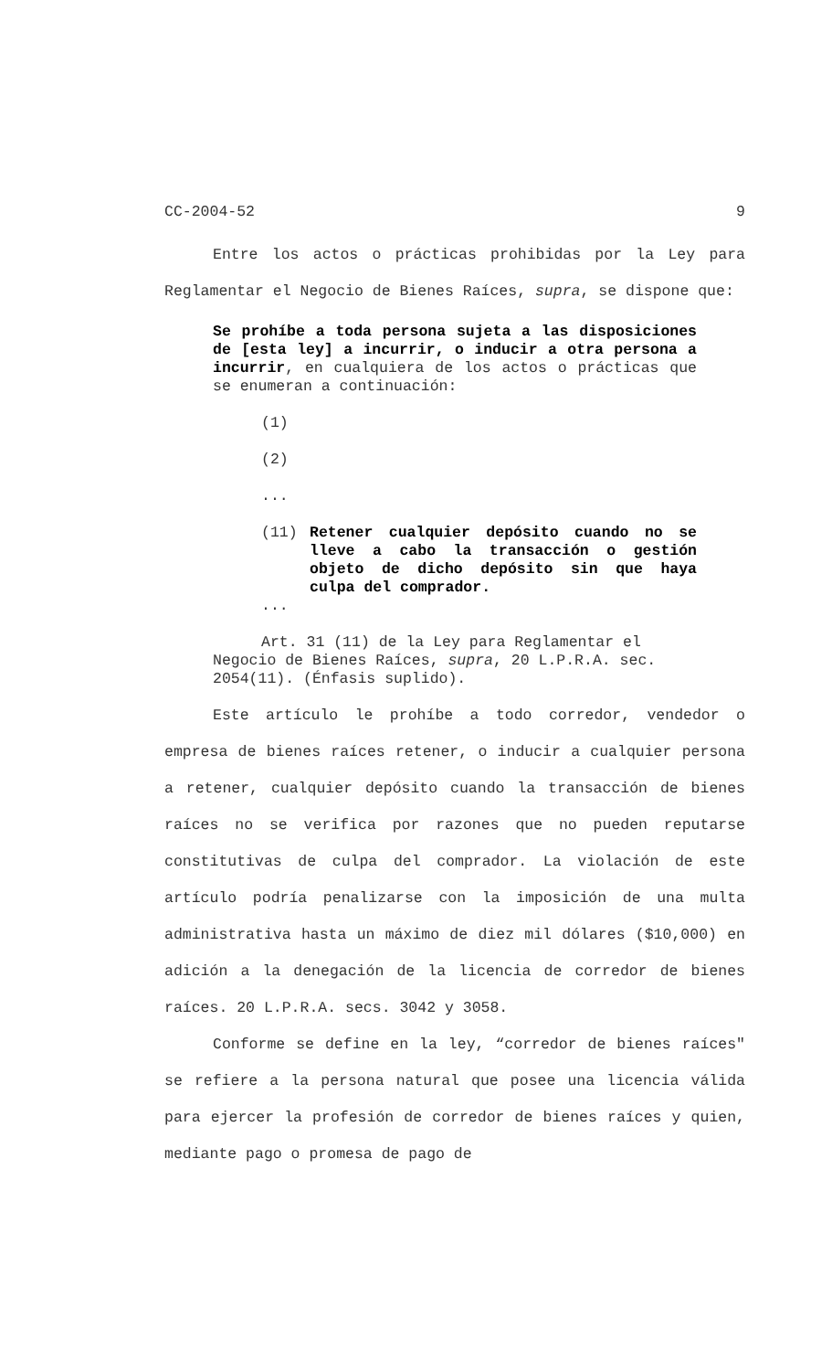CC-2004-52 9
Entre los actos o prácticas prohibidas por la Ley para Reglamentar el Negocio de Bienes Raíces, supra, se dispone que:
Se prohíbe a toda persona sujeta a las disposiciones de [esta ley] a incurrir, o inducir a otra persona a incurrir, en cualquiera de los actos o prácticas que se enumeran a continuación:
(1)
(2)
...
(11) Retener cualquier depósito cuando no se lleve a cabo la transacción o gestión objeto de dicho depósito sin que haya culpa del comprador.
...
Art. 31 (11) de la Ley para Reglamentar el Negocio de Bienes Raíces, supra, 20 L.P.R.A. sec. 2054(11). (Énfasis suplido).
Este artículo le prohíbe a todo corredor, vendedor o empresa de bienes raíces retener, o inducir a cualquier persona a retener, cualquier depósito cuando la transacción de bienes raíces no se verifica por razones que no pueden reputarse constitutivas de culpa del comprador. La violación de este artículo podría penalizarse con la imposición de una multa administrativa hasta un máximo de diez mil dólares ($10,000) en adición a la denegación de la licencia de corredor de bienes raíces. 20 L.P.R.A. secs. 3042 y 3058.
Conforme se define en la ley, “corredor de bienes raíces" se refiere a la persona natural que posee una licencia válida para ejercer la profesión de corredor de bienes raíces y quien, mediante pago o promesa de pago de